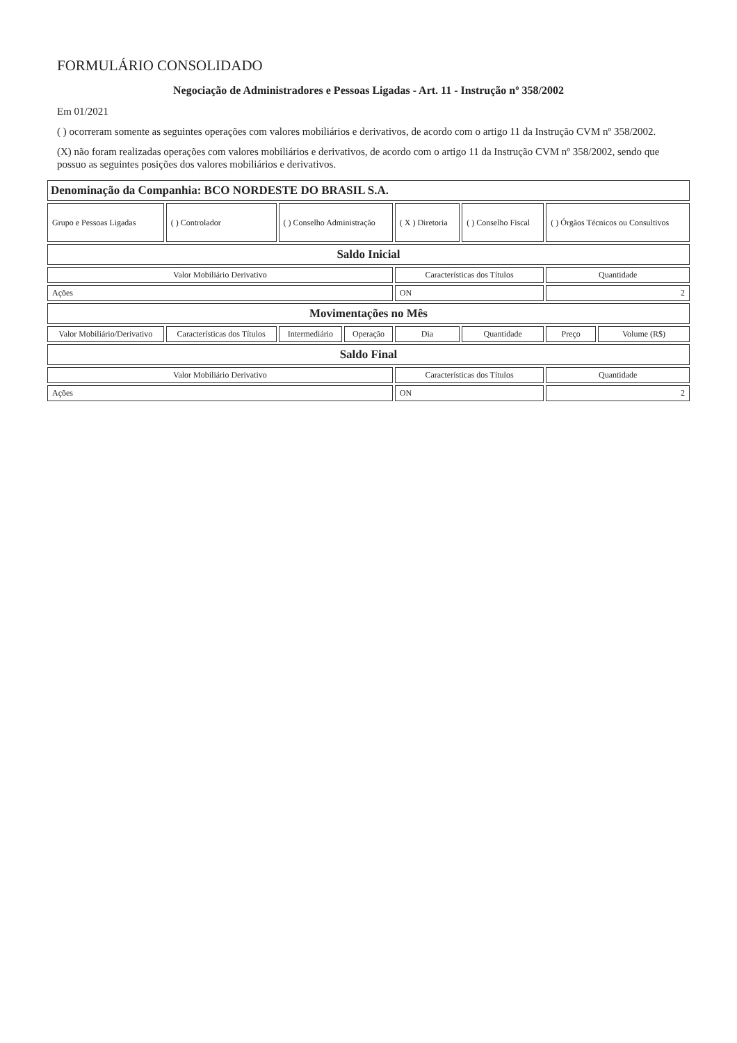FORMULÁRIO CONSOLIDADO
Negociação de Administradores e Pessoas Ligadas - Art. 11 - Instrução nº 358/2002
Em 01/2021
( ) ocorreram somente as seguintes operações com valores mobiliários e derivativos, de acordo com o artigo 11 da Instrução CVM nº 358/2002.
(X) não foram realizadas operações com valores mobiliários e derivativos, de acordo com o artigo 11 da Instrução CVM nº 358/2002, sendo que possuo as seguintes posições dos valores mobiliários e derivativos.
| Denominação da Companhia: BCO NORDESTE DO BRASIL S.A. | | | | | | | |
| Grupo e Pessoas Ligadas | ( ) Controlador | ( ) Conselho Administração | | ( X ) Diretoria | ( ) Conselho Fiscal | ( ) Órgãos Técnicos ou Consultivos | |
| Saldo Inicial | | | | | | | |
| Valor Mobiliário Derivativo | | | | Características dos Títulos | | Quantidade | |
| Ações | | | | ON | | 2 | |
| Movimentações no Mês | | | | | | | |
| Valor Mobiliário/Derivativo | Características dos Títulos | Intermediário | Operação | Dia | Quantidade | Preço | Volume (R$) |
| Saldo Final | | | | | | | |
| Valor Mobiliário Derivativo | | | | Características dos Títulos | | Quantidade | |
| Ações | | | | ON | | 2 | |